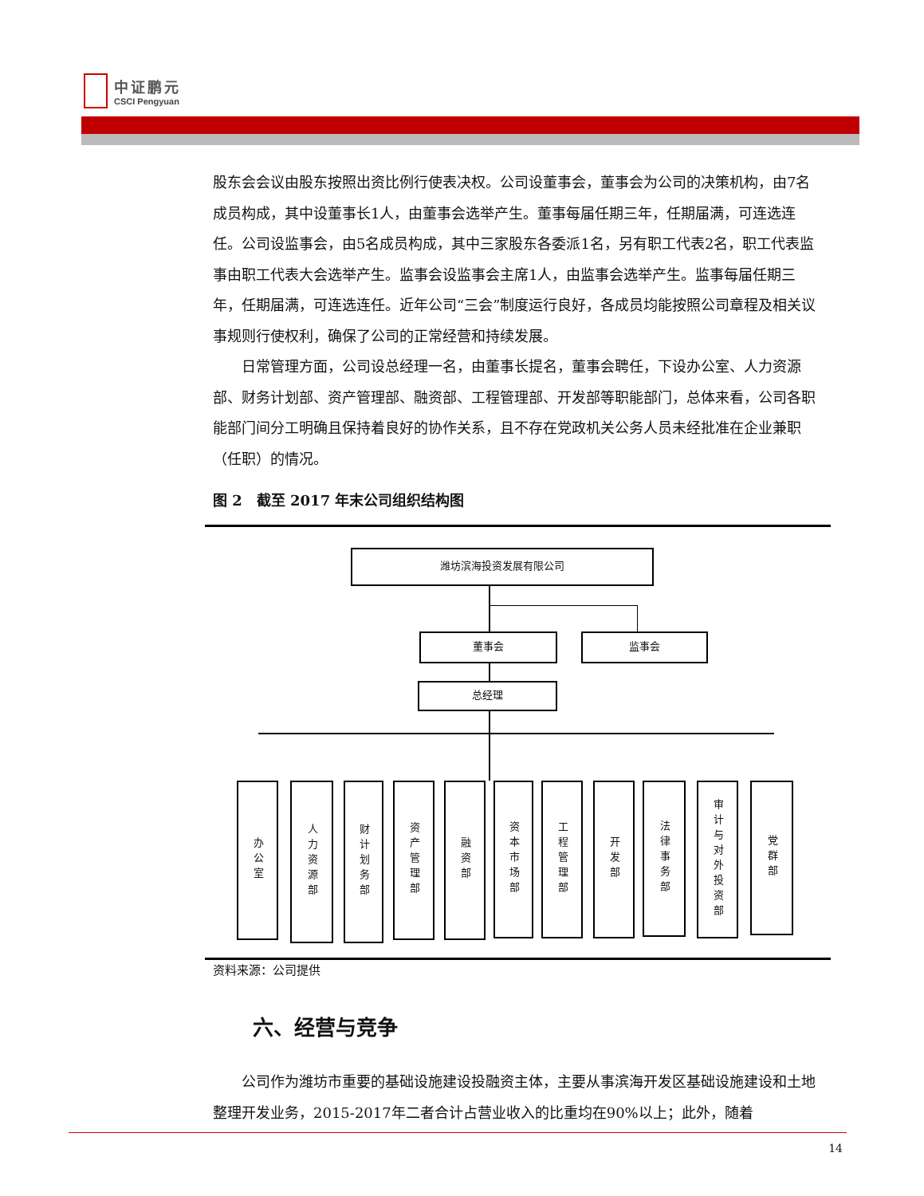中证鹏元
CSCI Pengyuan
股东会会议由股东按照出资比例行使表决权。公司设董事会，董事会为公司的决策机构，由7名成员构成，其中设董事长1人，由董事会选举产生。董事每届任期三年，任期届满，可连选连任。公司设监事会，由5名成员构成，其中三家股东各委派1名，另有职工代表2名，职工代表监事由职工代表大会选举产生。监事会设监事会主席1人，由监事会选举产生。监事每届任期三年，任期届满，可连选连任。近年公司“三会”制度运行良好，各成员均能按照公司章程及相关议事规则行使权利，确保了公司的正常经营和持续发展。
日常管理方面，公司设总经理一名，由董事长提名，董事会聘任，下设办公室、人力资源部、财务计划部、资产管理部、融资部、工程管理部、开发部等职能部门，总体来看，公司各职能部门间分工明确且保持着良好的协作关系，且不存在党政机关公务人员未经批准在企业兼职（任职）的情况。
图 2　截至 2017 年末公司组织结构图
潍坊滨海投资发展有限公司
董事会 监事会
总经理
办公室
人力资源部
财计划务部
资产管理部
融资部
资本市场部
工程管理部
开发部
法律事务部
审计与对外投资部
党群部
资料来源：公司提供
六、经营与竞争
公司作为潍坊市重要的基础设施建设投融资主体，主要从事滨海开发区基础设施建设和土地整理开发业务，2015-2017年二者合计占营业收入的比重均在90%以上；此外，随着
14